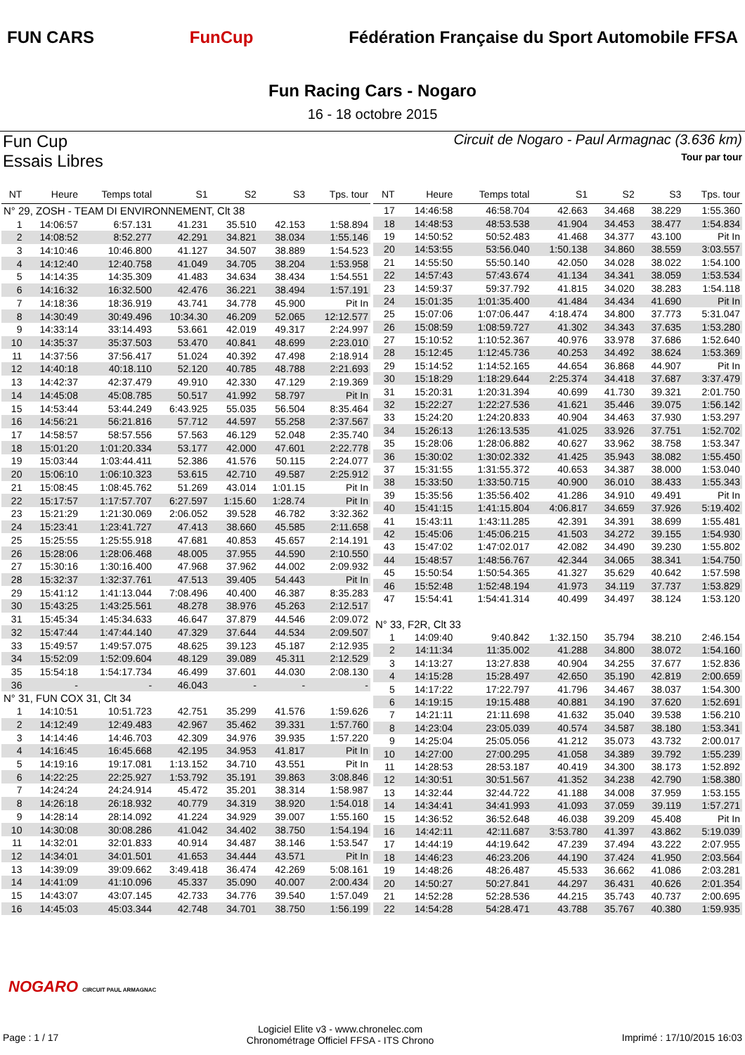FUN CARS FunCup
Fédération Française du Sport Automobile FFSA
Fun Racing Cars - Nogaro
16 - 18 octobre 2015
Fun Cup Circuit de Nogaro - Paul Armagnac (3.636 km)
Essais Libres Tour par tour
| NT | Heure | Temps total | S1 | S2 | S3 | Tps. tour |
| --- | --- | --- | --- | --- | --- | --- |
| N° 29, ZOSH - TEAM DI ENVIRONNEMENT, Clt 38 | | | | | | |
| 1 | 14:06:57 | 6:57.131 | 41.231 | 35.510 | 42.153 | 1:58.894 |
| 2 | 14:08:52 | 8:52.277 | 42.291 | 34.821 | 38.034 | 1:55.146 |
| 3 | 14:10:46 | 10:46.800 | 41.127 | 34.507 | 38.889 | 1:54.523 |
| 4 | 14:12:40 | 12:40.758 | 41.049 | 34.705 | 38.204 | 1:53.958 |
| 5 | 14:14:35 | 14:35.309 | 41.483 | 34.634 | 38.434 | 1:54.551 |
| 6 | 14:16:32 | 16:32.500 | 42.476 | 36.221 | 38.494 | 1:57.191 |
| 7 | 14:18:36 | 18:36.919 | 43.741 | 34.778 | 45.900 | Pit In |
| 8 | 14:30:49 | 30:49.496 | 10:34.30 | 46.209 | 52.065 | 12:12.577 |
| 9 | 14:33:14 | 33:14.493 | 53.661 | 42.019 | 49.317 | 2:24.997 |
| 10 | 14:35:37 | 35:37.503 | 53.470 | 40.841 | 48.699 | 2:23.010 |
| 11 | 14:37:56 | 37:56.417 | 51.024 | 40.392 | 47.498 | 2:18.914 |
| 12 | 14:40:18 | 40:18.110 | 52.120 | 40.785 | 48.788 | 2:21.693 |
| 13 | 14:42:37 | 42:37.479 | 49.910 | 42.330 | 47.129 | 2:19.369 |
| 14 | 14:45:08 | 45:08.785 | 50.517 | 41.992 | 58.797 | Pit In |
| 15 | 14:53:44 | 53:44.249 | 6:43.925 | 55.035 | 56.504 | 8:35.464 |
| 16 | 14:56:21 | 56:21.816 | 57.712 | 44.597 | 55.258 | 2:37.567 |
| 17 | 14:58:57 | 58:57.556 | 57.563 | 46.129 | 52.048 | 2:35.740 |
| 18 | 15:01:20 | 1:01:20.334 | 53.177 | 42.000 | 47.601 | 2:22.778 |
| 19 | 15:03:44 | 1:03:44.411 | 52.386 | 41.576 | 50.115 | 2:24.077 |
| 20 | 15:06:10 | 1:06:10.323 | 53.615 | 42.710 | 49.587 | 2:25.912 |
| 21 | 15:08:45 | 1:08:45.762 | 51.269 | 43.014 | 1:01.15 | Pit In |
| 22 | 15:17:57 | 1:17:57.707 | 6:27.597 | 1:15.60 | 1:28.74 | Pit In |
| 23 | 15:21:29 | 1:21:30.069 | 2:06.052 | 39.528 | 46.782 | 3:32.362 |
| 24 | 15:23:41 | 1:23:41.727 | 47.413 | 38.660 | 45.585 | 2:11.658 |
| 25 | 15:25:55 | 1:25:55.918 | 47.681 | 40.853 | 45.657 | 2:14.191 |
| 26 | 15:28:06 | 1:28:06.468 | 48.005 | 37.955 | 44.590 | 2:10.550 |
| 27 | 15:30:16 | 1:30:16.400 | 47.968 | 37.962 | 44.002 | 2:09.932 |
| 28 | 15:32:37 | 1:32:37.761 | 47.513 | 39.405 | 54.443 | Pit In |
| 29 | 15:41:12 | 1:41:13.044 | 7:08.496 | 40.400 | 46.387 | 8:35.283 |
| 30 | 15:43:25 | 1:43:25.561 | 48.278 | 38.976 | 45.263 | 2:12.517 |
| 31 | 15:45:34 | 1:45:34.633 | 46.647 | 37.879 | 44.546 | 2:09.072 |
| 32 | 15:47:44 | 1:47:44.140 | 47.329 | 37.644 | 44.534 | 2:09.507 |
| 33 | 15:49:57 | 1:49:57.075 | 48.625 | 39.123 | 45.187 | 2:12.935 |
| 34 | 15:52:09 | 1:52:09.604 | 48.129 | 39.089 | 45.311 | 2:12.529 |
| 35 | 15:54:18 | 1:54:17.734 | 46.499 | 37.601 | 44.030 | 2:08.130 |
| 36 | - | - | 46.043 | - | - | - |
| N° 31, FUN COX 31, Clt 34 | | | | | | |
| 1 | 14:10:51 | 10:51.723 | 42.751 | 35.299 | 41.576 | 1:59.626 |
| 2 | 14:12:49 | 12:49.483 | 42.967 | 35.462 | 39.331 | 1:57.760 |
| 3 | 14:14:46 | 14:46.703 | 42.309 | 34.976 | 39.935 | 1:57.220 |
| 4 | 14:16:45 | 16:45.668 | 42.195 | 34.953 | 41.817 | Pit In |
| 5 | 14:19:16 | 19:17.081 | 1:13.152 | 34.710 | 43.551 | Pit In |
| 6 | 14:22:25 | 22:25.927 | 1:53.792 | 35.191 | 39.863 | 3:08.846 |
| 7 | 14:24:24 | 24:24.914 | 45.472 | 35.201 | 38.314 | 1:58.987 |
| 8 | 14:26:18 | 26:18.932 | 40.779 | 34.319 | 38.920 | 1:54.018 |
| 9 | 14:28:14 | 28:14.092 | 41.224 | 34.929 | 39.007 | 1:55.160 |
| 10 | 14:30:08 | 30:08.286 | 41.042 | 34.402 | 38.750 | 1:54.194 |
| 11 | 14:32:01 | 32:01.833 | 40.914 | 34.487 | 38.146 | 1:53.547 |
| 12 | 14:34:01 | 34:01.501 | 41.653 | 34.444 | 43.571 | Pit In |
| 13 | 14:39:09 | 39:09.662 | 3:49.418 | 36.474 | 42.269 | 5:08.161 |
| 14 | 14:41:09 | 41:10.096 | 45.337 | 35.090 | 40.007 | 2:00.434 |
| 15 | 14:43:07 | 43:07.145 | 42.733 | 34.776 | 39.540 | 1:57.049 |
| 16 | 14:45:03 | 45:03.344 | 42.748 | 34.701 | 38.750 | 1:56.199 |
| NT | Heure | Temps total | S1 | S2 | S3 | Tps. tour |
| --- | --- | --- | --- | --- | --- | --- |
| 17 | 14:46:58 | 46:58.704 | 42.663 | 34.468 | 38.229 | 1:55.360 |
| 18 | 14:48:53 | 48:53.538 | 41.904 | 34.453 | 38.477 | 1:54.834 |
| 19 | 14:50:52 | 50:52.483 | 41.468 | 34.377 | 43.100 | Pit In |
| 20 | 14:53:55 | 53:56.040 | 1:50.138 | 34.860 | 38.559 | 3:03.557 |
| 21 | 14:55:50 | 55:50.140 | 42.050 | 34.028 | 38.022 | 1:54.100 |
| 22 | 14:57:43 | 57:43.674 | 41.134 | 34.341 | 38.059 | 1:53.534 |
| 23 | 14:59:37 | 59:37.792 | 41.815 | 34.020 | 38.283 | 1:54.118 |
| 24 | 15:01:35 | 1:01:35.400 | 41.484 | 34.434 | 41.690 | Pit In |
| 25 | 15:07:06 | 1:07:06.447 | 4:18.474 | 34.800 | 37.773 | 5:31.047 |
| 26 | 15:08:59 | 1:08:59.727 | 41.302 | 34.343 | 37.635 | 1:53.280 |
| 27 | 15:10:52 | 1:10:52.367 | 40.976 | 33.978 | 37.686 | 1:52.640 |
| 28 | 15:12:45 | 1:12:45.736 | 40.253 | 34.492 | 38.624 | 1:53.369 |
| 29 | 15:14:52 | 1:14:52.165 | 44.654 | 36.868 | 44.907 | Pit In |
| 30 | 15:18:29 | 1:18:29.644 | 2:25.374 | 34.418 | 37.687 | 3:37.479 |
| 31 | 15:20:31 | 1:20:31.394 | 40.699 | 41.730 | 39.321 | 2:01.750 |
| 32 | 15:22:27 | 1:22:27.536 | 41.621 | 35.446 | 39.075 | 1:56.142 |
| 33 | 15:24:20 | 1:24:20.833 | 40.904 | 34.463 | 37.930 | 1:53.297 |
| 34 | 15:26:13 | 1:26:13.535 | 41.025 | 33.926 | 37.751 | 1:52.702 |
| 35 | 15:28:06 | 1:28:06.882 | 40.627 | 33.962 | 38.758 | 1:53.347 |
| 36 | 15:30:02 | 1:30:02.332 | 41.425 | 35.943 | 38.082 | 1:55.450 |
| 37 | 15:31:55 | 1:31:55.372 | 40.653 | 34.387 | 38.000 | 1:53.040 |
| 38 | 15:33:50 | 1:33:50.715 | 40.900 | 36.010 | 38.433 | 1:55.343 |
| 39 | 15:35:56 | 1:35:56.402 | 41.286 | 34.910 | 49.491 | Pit In |
| 40 | 15:41:15 | 1:41:15.804 | 4:06.817 | 34.659 | 37.926 | 5:19.402 |
| 41 | 15:43:11 | 1:43:11.285 | 42.391 | 34.391 | 38.699 | 1:55.481 |
| 42 | 15:45:06 | 1:45:06.215 | 41.503 | 34.272 | 39.155 | 1:54.930 |
| 43 | 15:47:02 | 1:47:02.017 | 42.082 | 34.490 | 39.230 | 1:55.802 |
| 44 | 15:48:57 | 1:48:56.767 | 42.344 | 34.065 | 38.341 | 1:54.750 |
| 45 | 15:50:54 | 1:50:54.365 | 41.327 | 35.629 | 40.642 | 1:57.598 |
| 46 | 15:52:48 | 1:52:48.194 | 41.973 | 34.119 | 37.737 | 1:53.829 |
| 47 | 15:54:41 | 1:54:41.314 | 40.499 | 34.497 | 38.124 | 1:53.120 |
| N° 33, F2R, Clt 33 | | | | | | |
| 1 | 14:09:40 | 9:40.842 | 1:32.150 | 35.794 | 38.210 | 2:46.154 |
| 2 | 14:11:34 | 11:35.002 | 41.288 | 34.800 | 38.072 | 1:54.160 |
| 3 | 14:13:27 | 13:27.838 | 40.904 | 34.255 | 37.677 | 1:52.836 |
| 4 | 14:15:28 | 15:28.497 | 42.650 | 35.190 | 42.819 | 2:00.659 |
| 5 | 14:17:22 | 17:22.797 | 41.796 | 34.467 | 38.037 | 1:54.300 |
| 6 | 14:19:15 | 19:15.488 | 40.881 | 34.190 | 37.620 | 1:52.691 |
| 7 | 14:21:11 | 21:11.698 | 41.632 | 35.040 | 39.538 | 1:56.210 |
| 8 | 14:23:04 | 23:05.039 | 40.574 | 34.587 | 38.180 | 1:53.341 |
| 9 | 14:25:04 | 25:05.056 | 41.212 | 35.073 | 43.732 | 2:00.017 |
| 10 | 14:27:00 | 27:00.295 | 41.058 | 34.389 | 39.792 | 1:55.239 |
| 11 | 14:28:53 | 28:53.187 | 40.419 | 34.300 | 38.173 | 1:52.892 |
| 12 | 14:30:51 | 30:51.567 | 41.352 | 34.238 | 42.790 | 1:58.380 |
| 13 | 14:32:44 | 32:44.722 | 41.188 | 34.008 | 37.959 | 1:53.155 |
| 14 | 14:34:41 | 34:41.993 | 41.093 | 37.059 | 39.119 | 1:57.271 |
| 15 | 14:36:52 | 36:52.648 | 46.038 | 39.209 | 45.408 | Pit In |
| 16 | 14:42:11 | 42:11.687 | 3:53.780 | 41.397 | 43.862 | 5:19.039 |
| 17 | 14:44:19 | 44:19.642 | 47.239 | 37.494 | 43.222 | 2:07.955 |
| 18 | 14:46:23 | 46:23.206 | 44.190 | 37.424 | 41.950 | 2:03.564 |
| 19 | 14:48:26 | 48:26.487 | 45.533 | 36.662 | 41.086 | 2:03.281 |
| 20 | 14:50:27 | 50:27.841 | 44.297 | 36.431 | 40.626 | 2:01.354 |
| 21 | 14:52:28 | 52:28.536 | 44.215 | 35.743 | 40.737 | 2:00.695 |
| 22 | 14:54:28 | 54:28.471 | 43.788 | 35.767 | 40.380 | 1:59.935 |
NOGARO CIRCUIT PAUL ARMAGNAC
Page : 1 / 17 Logiciel Elite v3 - www.chronelec.com
Chronométrage Officiel FFSA - ITS Chrono Imprimé : 17/10/2015 16:03